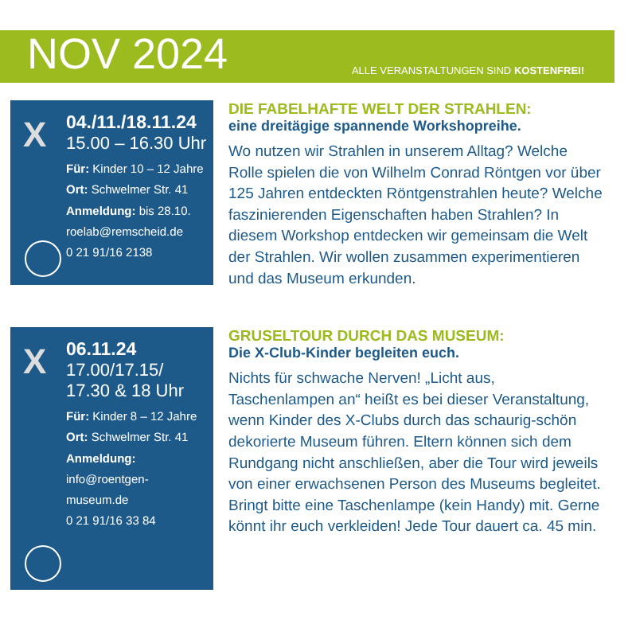NOV 2024
ALLE VERANSTALTUNGEN SIND KOSTENFREI!
X
04./11./18.11.24
15.00 – 16.30 Uhr
Für: Kinder 10 – 12 Jahre
Ort: Schwelmer Str. 41
Anmeldung: bis 28.10.
roelab@remscheid.de
0 21 91/16 2138
DIE FABELHAFTE WELT DER STRAHLEN:
eine dreitägige spannende Workshopreihe.
Wo nutzen wir Strahlen in unserem Alltag? Welche Rolle spielen die von Wilhelm Conrad Röntgen vor über 125 Jahren entdeckten Röntgenstrahlen heute? Welche faszinieren­den Eigenschaften haben Strahlen? In diesem Workshop entdecken wir gemeinsam die Welt der Strahlen. Wir wollen zusammen experi­mentieren und das Museum erkunden.
X
06.11.24
17.00/17.15/
17.30 & 18 Uhr
Für: Kinder 8 – 12 Jahre
Ort: Schwelmer Str. 41
Anmeldung:
info@roentgen-
museum.de
0 21 91/16 33 84
GRUSELTOUR DURCH DAS MUSEUM:
Die X-Club-Kinder begleiten euch.
Nichts für schwache Nerven! „Licht aus, Taschenlampen an“ heißt es bei dieser Veranstaltung, wenn Kinder des X-Clubs durch das schaurig-schön dekorierte Museum füh­ren. Eltern können sich dem Rundgang nicht anschließen, aber die Tour wird jeweils von einer erwachsenen Person des Museums be­gleitet. Bringt bitte eine Taschenlampe (kein Handy) mit. Gerne könnt ihr euch verkleiden! Jede Tour dauert ca. 45 min.